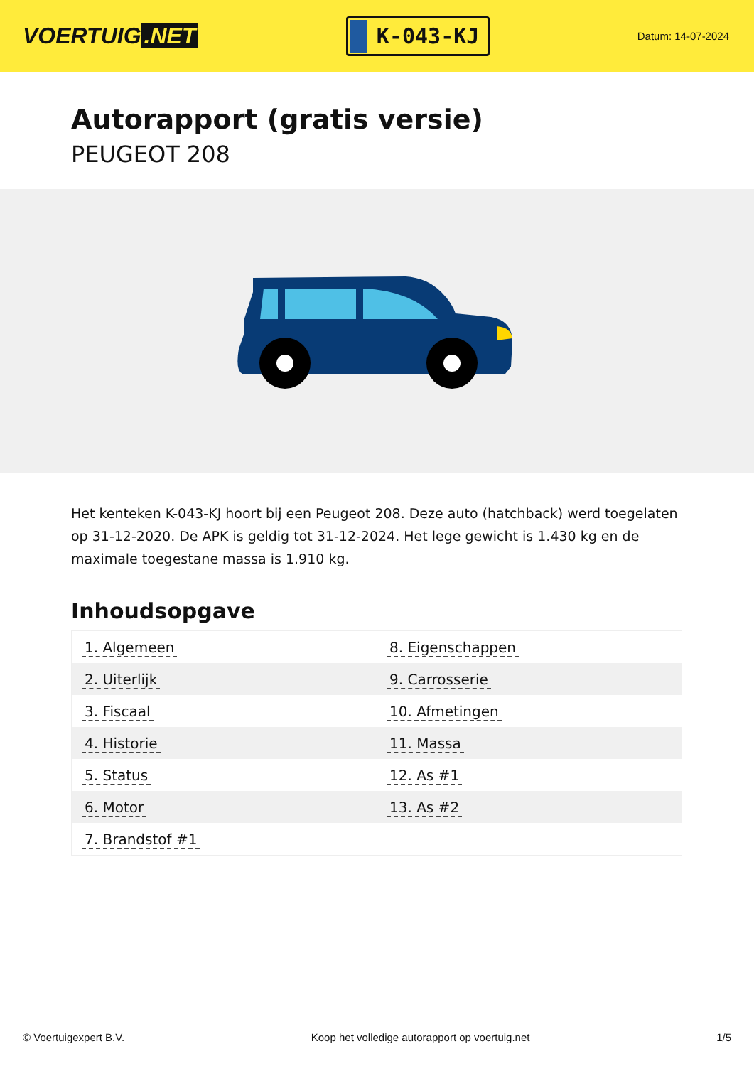VOERTUIG.NET
K-043-KJ
Datum: 14-07-2024
Autorapport (gratis versie)
PEUGEOT 208
Het kenteken K-043-KJ hoort bij een Peugeot 208. Deze auto (hatchback) werd toegelaten op 31-12-2020. De APK is geldig tot 31-12-2024. Het lege gewicht is 1.430 kg en de maximale toegestane massa is 1.910 kg.
Inhoudsopgave
| 1. Algemeen | 8. Eigenschappen |
| 2. Uiterlijk | 9. Carrosserie |
| 3. Fiscaal | 10. Afmetingen |
| 4. Historie | 11. Massa |
| 5. Status | 12. As #1 |
| 6. Motor | 13. As #2 |
| 7. Brandstof #1 | |
© Voertuigexpert B.V. Koop het volledige autorapport op voertuig.net 1/5